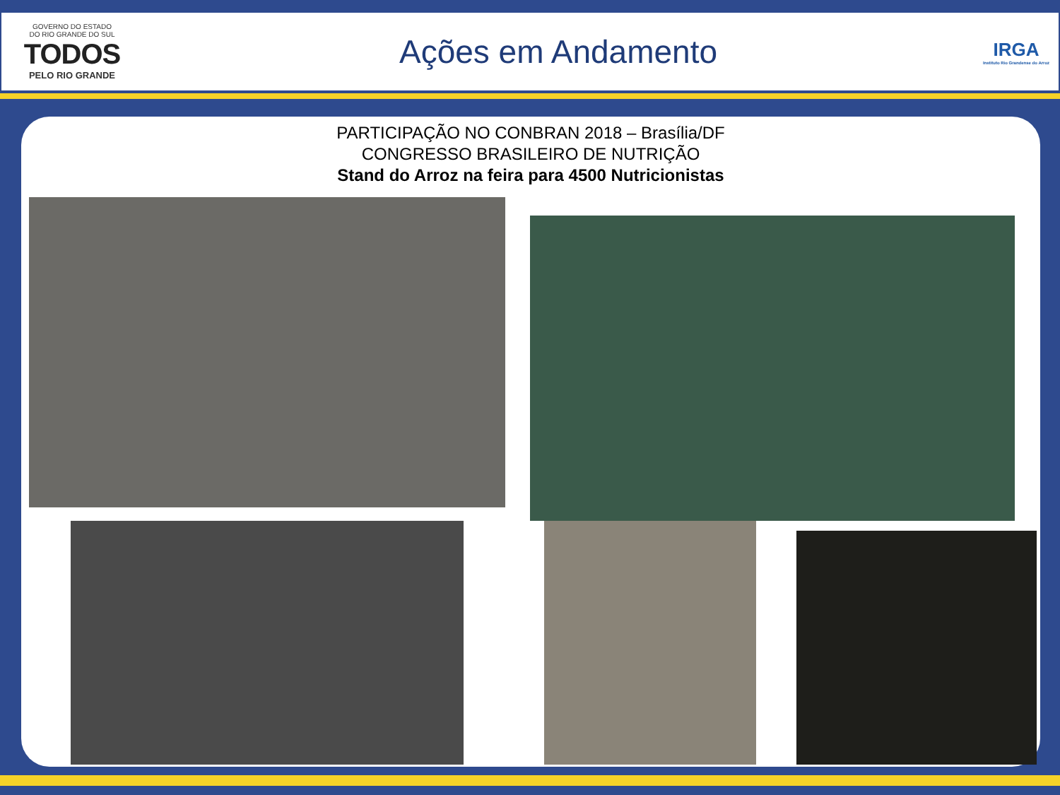GOVERNO DO ESTADO
DO RIO GRANDE DO SUL
TODOS
PELO RIO GRANDE
Ações em Andamento
IRGA
Instituto Rio Grandense do Arroz
PARTICIPAÇÃO NO CONBRAN 2018 – Brasília/DF
CONGRESSO BRASILEIRO DE NUTRIÇÃO
Stand do Arroz na feira para 4500 Nutricionistas